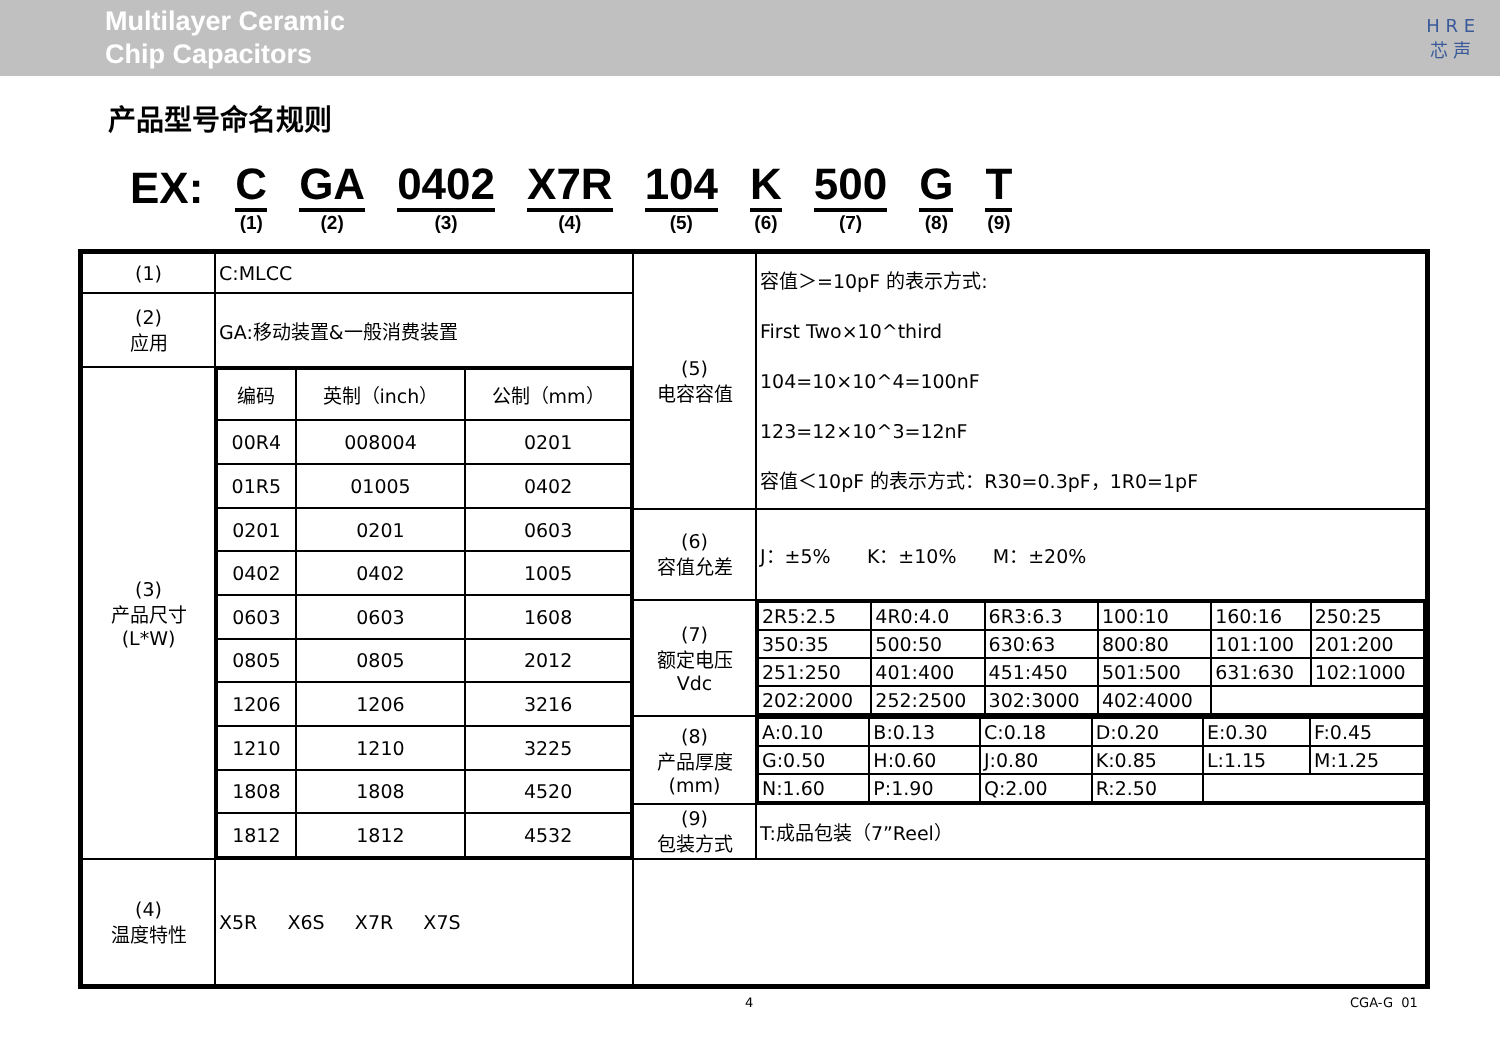Multilayer Ceramic
Chip Capacitors
H R E
芯 声
产品型号命名规则
EX:
C
(1)
GA
(2)
0402
(3)
X7R
(4)
104
(5)
K
(6)
500
(7)
G
(8)
T
(9)
| (1) | C:MLCC | (5) 电容容值 | 容值＞=10pF 的表示方式: First Two×10^third 104=10×10^4=100nF 123=12×10^3=12nF 容值＜10pF 的表示方式：R30=0.3pF，1R0=1pF |
| (2) 应用 | GA:移动装置&一般消费装置 | | |
| (3) 产品尺寸 (L*W) | / 编码 / 英制（inch） / 公制（mm） / / 00R4 / 008004 / 0201 / / 01R5 / 01005 / 0402 / / 0201 / 0201 / 0603 / / 0402 / 0402 / 1005 / / 0603 / 0603 / 1608 / / 0805 / 0805 / 2012 / / 1206 / 1206 / 3216 / / 1210 / 1210 / 3225 / / 1808 / 1808 / 4520 / / 1812 / 1812 / 4532 / | | |
| | | (6) 容值允差 | J：±5% K：±10% M：±20% |
| | | (7) 额定电压 Vdc | / 2R5:2.5 / 4R0:4.0 / 6R3:6.3 / 100:10 / 160:16 / 250:25 / / 350:35 / 500:50 / 630:63 / 800:80 / 101:100 / 201:200 / / 251:250 / 401:400 / 451:450 / 501:500 / 631:630 / 102:1000 / / 202:2000 / 252:2500 / 302:3000 / 402:4000 / / / |
| | | (8) 产品厚度 (mm) | / A:0.10 / B:0.13 / C:0.18 / D:0.20 / E:0.30 / F:0.45 / / G:0.50 / H:0.60 / J:0.80 / K:0.85 / L:1.15 / M:1.25 / / N:1.60 / P:1.90 / Q:2.00 / R:2.50 / / / |
| | | (9) 包装方式 | T:成品包装（7”Reel） |
| (4) 温度特性 | X5R X6S X7R X7S | | |
4 CGA-G 01